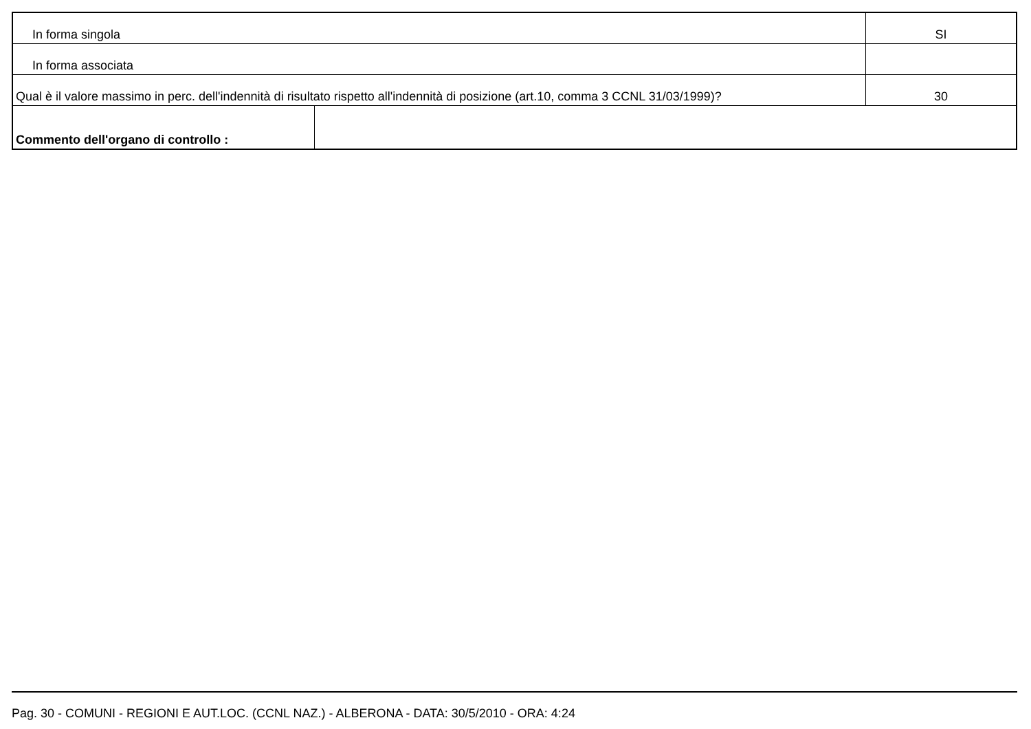| In forma singola | | SI |
| In forma associata | | |
| Qual è il valore massimo in perc. dell'indennità di risultato rispetto all'indennità di posizione (art.10, comma 3 CCNL 31/03/1999)? | | 30 |
| Commento dell'organo di controllo : | | |
Pag. 30 - COMUNI - REGIONI E AUT.LOC. (CCNL NAZ.) - ALBERONA - DATA: 30/5/2010 - ORA: 4:24